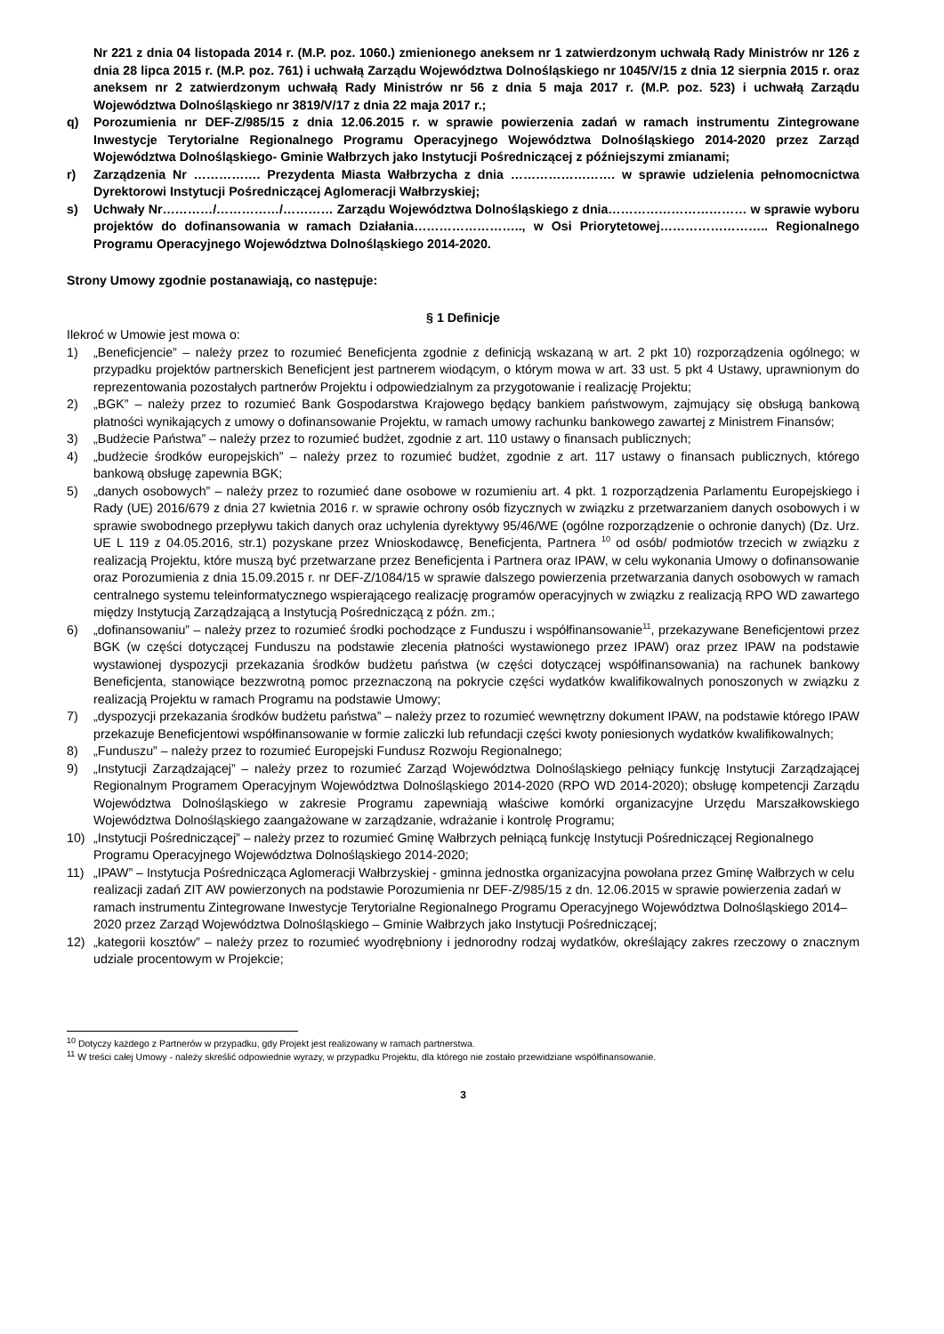Nr 221 z dnia 04 listopada 2014 r. (M.P. poz. 1060.) zmienionego aneksem nr 1 zatwierdzonym uchwałą Rady Ministrów nr 126 z dnia 28 lipca 2015 r. (M.P. poz. 761) i uchwałą Zarządu Województwa Dolnośląskiego nr 1045/V/15 z dnia 12 sierpnia 2015 r. oraz aneksem nr 2 zatwierdzonym uchwałą Rady Ministrów nr 56 z dnia 5 maja 2017 r. (M.P. poz. 523) i uchwałą Zarządu Województwa Dolnośląskiego nr 3819/V/17 z dnia 22 maja 2017 r.;
q) Porozumienia nr DEF-Z/985/15 z dnia 12.06.2015 r. w sprawie powierzenia zadań w ramach instrumentu Zintegrowane Inwestycje Terytorialne Regionalnego Programu Operacyjnego Województwa Dolnośląskiego 2014-2020 przez Zarząd Województwa Dolnośląskiego- Gminie Wałbrzych jako Instytucji Pośredniczącej z późniejszymi zmianami;
r) Zarządzenia Nr ……………. Prezydenta Miasta Wałbrzycha z dnia ……………………. w sprawie udzielenia pełnomocnictwa Dyrektorowi Instytucji Pośredniczącej Aglomeracji Wałbrzyskiej;
s) Uchwały Nr…………/……………/………… Zarządu Województwa Dolnośląskiego z dnia…………………………… w sprawie wyboru projektów do dofinansowania w ramach Działania…………………….., w Osi Priorytetowej…………………….. Regionalnego Programu Operacyjnego Województwa Dolnośląskiego 2014-2020.
Strony Umowy zgodnie postanawiają, co następuje:
§ 1 Definicje
Ilekroć w Umowie jest mowa o:
1) „Beneficjencie” – należy przez to rozumieć Beneficjenta zgodnie z definicją wskazaną w art. 2 pkt 10) rozporządzenia ogólnego; w przypadku projektów partnerskich Beneficjent jest partnerem wiodącym, o którym mowa w art. 33 ust. 5 pkt 4 Ustawy, uprawnionym do reprezentowania pozostałych partnerów Projektu i odpowiedzialnym za przygotowanie i realizację Projektu;
2) „BGK” – należy przez to rozumieć Bank Gospodarstwa Krajowego będący bankiem państwowym, zajmujący się obsługą bankową płatności wynikających z umowy o dofinansowanie Projektu, w ramach umowy rachunku bankowego zawartej z Ministrem Finansów;
3) „Budżecie Państwa” – należy przez to rozumieć budżet, zgodnie z art. 110 ustawy o finansach publicznych;
4) „budżecie środków europejskich” – należy przez to rozumieć budżet, zgodnie z art. 117 ustawy o finansach publicznych, którego bankową obsługę zapewnia BGK;
5) „danych osobowych” – należy przez to rozumieć dane osobowe w rozumieniu art. 4 pkt. 1 rozporządzenia Parlamentu Europejskiego i Rady (UE) 2016/679 z dnia 27 kwietnia 2016 r. w sprawie ochrony osób fizycznych w związku z przetwarzaniem danych osobowych i w sprawie swobodnego przepływu takich danych oraz uchylenia dyrektywy 95/46/WE (ogólne rozporządzenie o ochronie danych) (Dz. Urz. UE L 119 z 04.05.2016, str.1) pozyskane przez Wnioskodawcę, Beneficjenta, Partnera <sup>10</sup> od osób/ podmiotów trzecich w związku z realizacją Projektu, które muszą być przetwarzane przez Beneficjenta i Partnera oraz IPAW, w celu wykonania Umowy o dofinansowanie oraz Porozumienia z dnia 15.09.2015 r. nr DEF-Z/1084/15 w sprawie dalszego powierzenia przetwarzania danych osobowych w ramach centralnego systemu teleinformatycznego wspierającego realizację programów operacyjnych w związku z realizacją RPO WD zawartego między Instytucją Zarządzającą a Instytucją Pośredniczącą z późn. zm.;
6) „dofinansowaniu” – należy przez to rozumieć środki pochodzące z Funduszu i współfinansowanie<sup>11</sup>, przekazywane Beneficjentowi przez BGK (w części dotyczącej Funduszu na podstawie zlecenia płatności wystawionego przez IPAW) oraz przez IPAW na podstawie wystawionej dyspozycji przekazania środków budżetu państwa (w części dotyczącej współfinansowania) na rachunek bankowy Beneficjenta, stanowiące bezzwrotną pomoc przeznaczoną na pokrycie części wydatków kwalifikowalnych ponoszonych w związku z realizacją Projektu w ramach Programu na podstawie Umowy;
7) „dyspozycji przekazania środków budżetu państwa” – należy przez to rozumieć wewnętrzny dokument IPAW, na podstawie którego IPAW przekazuje Beneficjentowi współfinansowanie w formie zaliczki lub refundacji części kwoty poniesionych wydatków kwalifikowalnych;
8) „Funduszu” – należy przez to rozumieć Europejski Fundusz Rozwoju Regionalnego;
9) „Instytucji Zarządzającej” – należy przez to rozumieć Zarząd Województwa Dolnośląskiego pełniący funkcję Instytucji Zarządzającej Regionalnym Programem Operacyjnym Województwa Dolnośląskiego 2014-2020 (RPO WD 2014-2020); obsługę kompetencji Zarządu Województwa Dolnośląskiego w zakresie Programu zapewniają właściwe komórki organizacyjne Urzędu Marszałkowskiego Województwa Dolnośląskiego zaangażowane w zarządzanie, wdrażanie i kontrolę Programu;
10) „Instytucji Pośredniczącej” – należy przez to rozumieć Gminę Wałbrzych pełniącą funkcję Instytucji Pośredniczącej Regionalnego Programu Operacyjnego Województwa Dolnośląskiego 2014-2020;
11) „IPAW” – Instytucja Pośrednicząca Aglomeracji Wałbrzyskiej - gminna jednostka organizacyjna powołana przez Gminę Wałbrzych w celu realizacji zadań ZIT AW powierzonych na podstawie Porozumienia nr DEF-Z/985/15 z dn. 12.06.2015 w sprawie powierzenia zadań w ramach instrumentu Zintegrowane Inwestycje Terytorialne Regionalnego Programu Operacyjnego Województwa Dolnośląskiego 2014–2020 przez Zarząd Województwa Dolnośląskiego – Gminie Wałbrzych jako Instytucji Pośredniczącej;
12) „kategorii kosztów” – należy przez to rozumieć wyodrębniony i jednorodny rodzaj wydatków, określający zakres rzeczowy o znacznym udziale procentowym w Projekcie;
<sup>10</sup> Dotyczy każdego z Partnerów w przypadku, gdy Projekt jest realizowany w ramach partnerstwa.
<sup>11</sup> W treści całej Umowy - należy skreślić odpowiednie wyrazy, w przypadku Projektu, dla którego nie zostało przewidziane współfinansowanie.
3